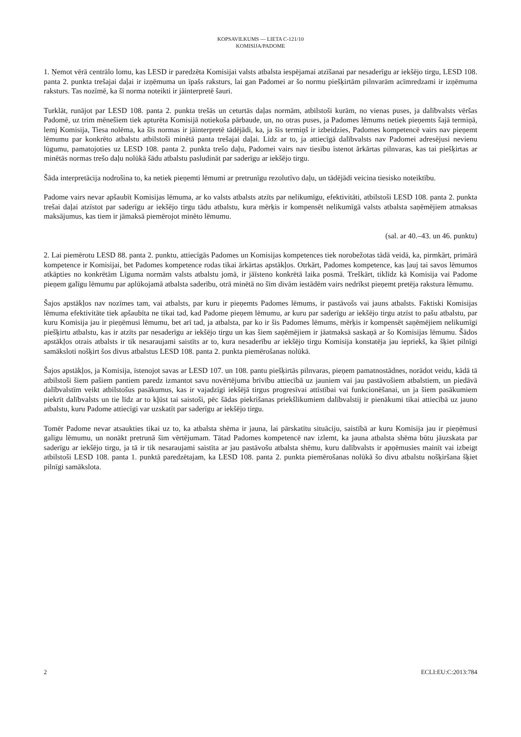KOPSAVILKUMS — LIETA C-121/10
KOMISIJA/PADOME
1. Ņemot vērā centrālo lomu, kas LESD ir paredzēta Komisijai valsts atbalsta iespējamai atzīšanai par nesaderīgu ar iekšējo tirgu, LESD 108. panta 2. punkta trešajai daļai ir izņēmuma un īpašs raksturs, lai gan Padomei ar šo normu piešķirtām pilnvarām acīmredzami ir izņēmuma raksturs. Tas nozīmē, ka šī norma noteikti ir jāinterpretē šauri.
Turklāt, runājot par LESD 108. panta 2. punkta trešās un ceturtās daļas normām, atbilstoši kurām, no vienas puses, ja dalībvalsts vēršas Padomē, uz trim mēnešiem tiek apturēta Komisijā notiekoša pārbaude, un, no otras puses, ja Padomes lēmums netiek pieņemts šajā termiņā, lemj Komisija, Tiesa nolēma, ka šīs normas ir jāinterpretē tādējādi, ka, ja šis termiņš ir izbeidzies, Padomes kompetencē vairs nav pieņemt lēmumu par konkrēto atbalstu atbilstoši minētā panta trešajai daļai. Līdz ar to, ja attiecīgā dalībvalsts nav Padomei adresējusi nevienu lūgumu, pamatojoties uz LESD 108. panta 2. punkta trešo daļu, Padomei vairs nav tiesību īstenot ārkārtas pilnvaras, kas tai piešķirtas ar minētās normas trešo daļu nolūkā šādu atbalstu pasludināt par saderīgu ar iekšējo tirgu.
Šāda interpretācija nodrošina to, ka netiek pieņemti lēmumi ar pretrunīgu rezolutīvo daļu, un tādējādi veicina tiesisko noteiktību.
Padome vairs nevar apšaubīt Komisijas lēmuma, ar ko valsts atbalsts atzīts par nelikumīgu, efektivitāti, atbilstoši LESD 108. panta 2. punkta trešai daļai atzīstot par saderīgu ar iekšējo tirgu tādu atbalstu, kura mērķis ir kompensēt nelikumīgā valsts atbalsta saņēmējiem atmaksas maksājumus, kas tiem ir jāmaksā piemērojot minēto lēmumu.
(sal. ar 40.–43. un 46. punktu)
2. Lai piemērotu LESD 88. panta 2. punktu, attiecīgās Padomes un Komisijas kompetences tiek norobežotas tādā veidā, ka, pirmkārt, primārā kompetence ir Komisijai, bet Padomes kompetence rodas tikai ārkārtas apstākļos. Otrkārt, Padomes kompetence, kas ļauj tai savos lēmumos atkāpties no konkrētām Līguma normām valsts atbalstu jomā, ir jāīsteno konkrētā laika posmā. Treškārt, tiklīdz kā Komisija vai Padome pieņem galīgu lēmumu par aplūkojamā atbalsta saderību, otrā minētā no šīm divām iestādēm vairs nedrīkst pieņemt pretēja rakstura lēmumu.
Šajos apstākļos nav nozīmes tam, vai atbalsts, par kuru ir pieņemts Padomes lēmums, ir pastāvošs vai jauns atbalsts. Faktiski Komisijas lēmuma efektivitāte tiek apšaubīta ne tikai tad, kad Padome pieņem lēmumu, ar kuru par saderīgu ar iekšējo tirgu atzīst to pašu atbalstu, par kuru Komisija jau ir pieņēmusi lēmumu, bet arī tad, ja atbalsta, par ko ir šis Padomes lēmums, mērķis ir kompensēt saņēmējiem nelikumīgi piešķirtu atbalstu, kas ir atzīts par nesaderīgu ar iekšējo tirgu un kas šiem saņēmējiem ir jāatmaksā saskaņā ar šo Komisijas lēmumu. Šādos apstākļos otrais atbalsts ir tik nesaraujami saistīts ar to, kura nesaderību ar iekšējo tirgu Komisija konstatēja jau iepriekš, ka šķiet pilnīgi samāksloti nošķirt šos divus atbalstus LESD 108. panta 2. punkta piemērošanas nolūkā.
Šajos apstākļos, ja Komisija, īstenojot savas ar LESD 107. un 108. pantu piešķirtās pilnvaras, pieņem pamatnostādnes, norādot veidu, kādā tā atbilstoši šiem pašiem pantiem paredz izmantot savu novērtējuma brīvību attiecībā uz jauniem vai jau pastāvošiem atbalstiem, un piedāvā dalībvalstīm veikt atbilstošus pasākumus, kas ir vajadzīgi iekšējā tirgus progresīvai attīstībai vai funkcionēšanai, un ja šiem pasākumiem piekrīt dalībvalsts un tie līdz ar to kļūst tai saistoši, pēc šādas piekrišanas priekšlikumiem dalībvalstij ir pienākumi tikai attiecībā uz jauno atbalstu, kuru Padome attiecīgi var uzskatīt par saderīgu ar iekšējo tirgu.
Tomēr Padome nevar atsaukties tikai uz to, ka atbalsta shēma ir jauna, lai pārskatītu situāciju, saistībā ar kuru Komisija jau ir pieņēmusi galīgu lēmumu, un nonākt pretrunā šim vērtējumam. Tātad Padomes kompetencē nav izlemt, ka jauna atbalsta shēma būtu jāuzskata par saderīgu ar iekšējo tirgu, ja tā ir tik nesaraujami saistīta ar jau pastāvošu atbalsta shēmu, kuru dalībvalsts ir apņēmusies mainīt vai izbeigt atbilstoši LESD 108. panta 1. punktā paredzētajam, ka LESD 108. panta 2. punkta piemērošanas nolūkā šo divu atbalstu nošķiršana šķiet pilnīgi samākslota.
2 ECLI:EU:C:2013:784